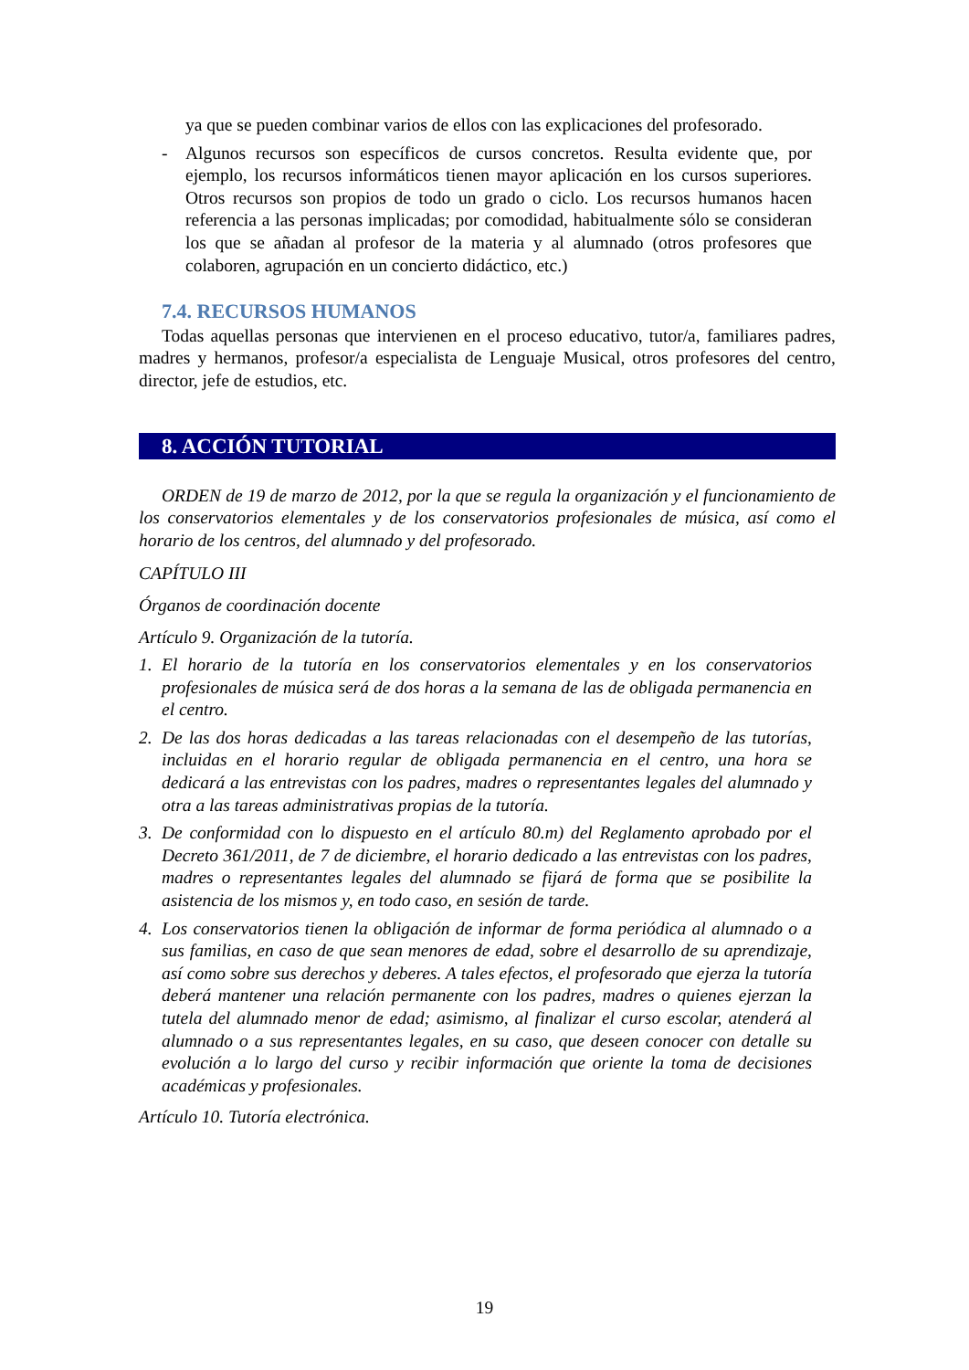ya que se pueden combinar varios de ellos con las explicaciones del profesorado.
- Algunos recursos son específicos de cursos concretos. Resulta evidente que, por ejemplo, los recursos informáticos tienen mayor aplicación en los cursos superiores. Otros recursos son propios de todo un grado o ciclo. Los recursos humanos hacen referencia a las personas implicadas; por comodidad, habitualmente sólo se consideran los que se añadan al profesor de la materia y al alumnado (otros profesores que colaboren, agrupación en un concierto didáctico, etc.)
7.4. RECURSOS HUMANOS
Todas aquellas personas que intervienen en el proceso educativo, tutor/a, familiares padres, madres y hermanos, profesor/a especialista de Lenguaje Musical, otros profesores del centro, director, jefe de estudios, etc.
8. ACCIÓN TUTORIAL
ORDEN de 19 de marzo de 2012, por la que se regula la organización y el funcionamiento de los conservatorios elementales y de los conservatorios profesionales de música, así como el horario de los centros, del alumnado y del profesorado.
CAPÍTULO III
Órganos de coordinación docente
Artículo 9. Organización de la tutoría.
1. El horario de la tutoría en los conservatorios elementales y en los conservatorios profesionales de música será de dos horas a la semana de las de obligada permanencia en el centro.
2. De las dos horas dedicadas a las tareas relacionadas con el desempeño de las tutorías, incluidas en el horario regular de obligada permanencia en el centro, una hora se dedicará a las entrevistas con los padres, madres o representantes legales del alumnado y otra a las tareas administrativas propias de la tutoría.
3. De conformidad con lo dispuesto en el artículo 80.m) del Reglamento aprobado por el Decreto 361/2011, de 7 de diciembre, el horario dedicado a las entrevistas con los padres, madres o representantes legales del alumnado se fijará de forma que se posibilite la asistencia de los mismos y, en todo caso, en sesión de tarde.
4. Los conservatorios tienen la obligación de informar de forma periódica al alumnado o a sus familias, en caso de que sean menores de edad, sobre el desarrollo de su aprendizaje, así como sobre sus derechos y deberes. A tales efectos, el profesorado que ejerza la tutoría deberá mantener una relación permanente con los padres, madres o quienes ejerzan la tutela del alumnado menor de edad; asimismo, al finalizar el curso escolar, atenderá al alumnado o a sus representantes legales, en su caso, que deseen conocer con detalle su evolución a lo largo del curso y recibir información que oriente la toma de decisiones académicas y profesionales.
Artículo 10. Tutoría electrónica.
19